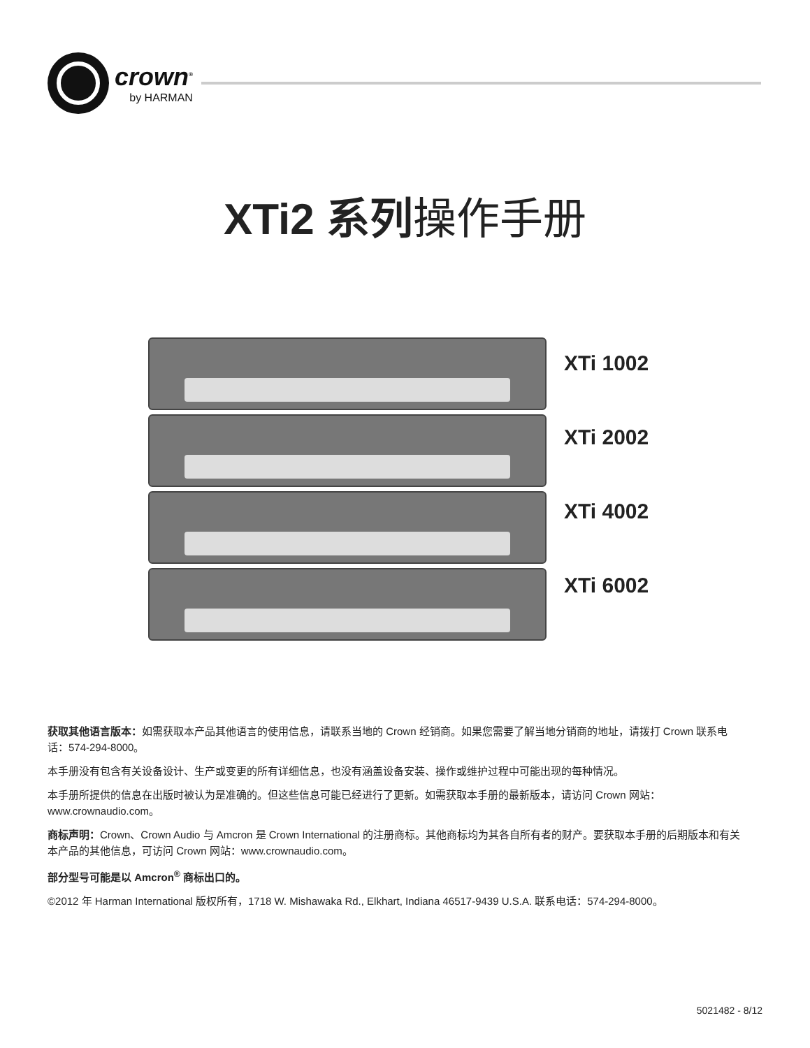crown<sup>®</sup>
by HARMAN
XTi2 系列操作手册
XTi 1002
XTi 2002
XTi 4002
XTi 6002
获取其他语言版本：如需获取本产品其他语言的使用信息，请联系当地的 Crown 经销商。如果您需要了解当地分销商的地址，请拨打 Crown 联系电话：574-294-8000。
本手册没有包含有关设备设计、生产或变更的所有详细信息，也没有涵盖设备安装、操作或维护过程中可能出现的每种情况。
本手册所提供的信息在出版时被认为是准确的。但这些信息可能已经进行了更新。如需获取本手册的最新版本，请访问 Crown 网站：www.crownaudio.com。
商标声明：Crown、Crown Audio 与 Amcron 是 Crown International 的注册商标。其他商标均为其各自所有者的财产。要获取本手册的后期版本和有关本产品的其他信息，可访问 Crown 网站：www.crownaudio.com。
部分型号可能是以 Amcron<sup>®</sup> 商标出口的。
©2012 年 Harman International 版权所有，1718 W. Mishawaka Rd., Elkhart, Indiana 46517-9439 U.S.A. 联系电话：574-294-8000。
5021482 - 8/12